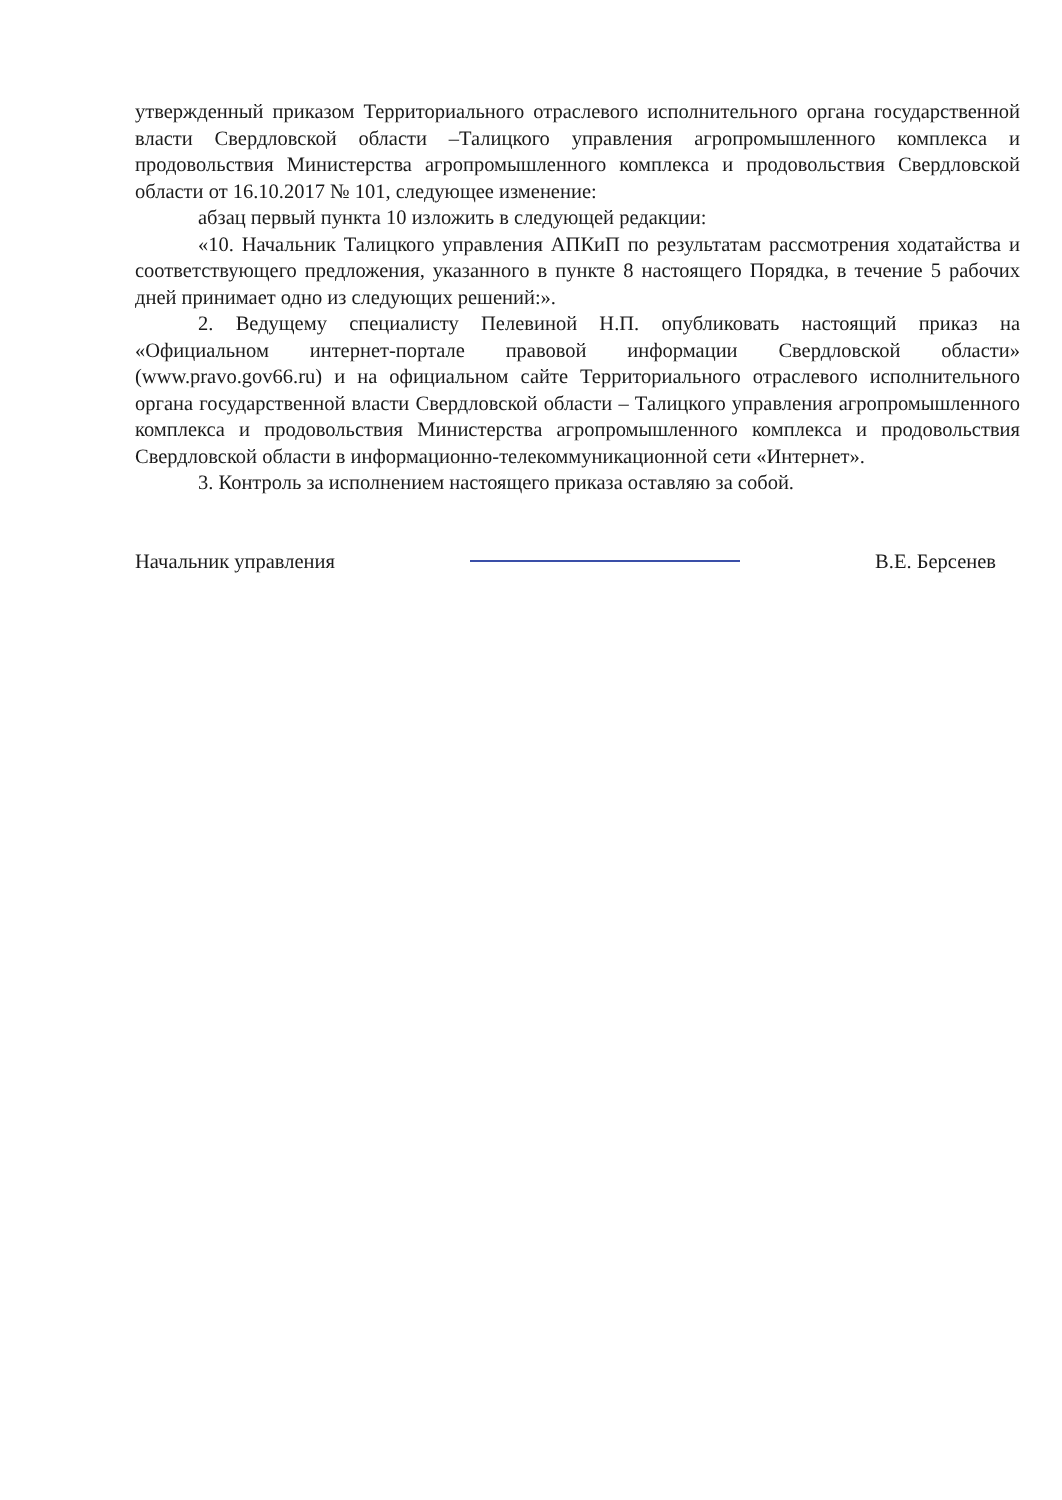утвержденный приказом Территориального отраслевого исполнительного органа государственной власти Свердловской области –Талицкого управления агропромышленного комплекса и продовольствия Министерства агропромышленного комплекса и продовольствия Свердловской области от 16.10.2017 № 101, следующее изменение:
абзац первый пункта 10 изложить в следующей редакции:
«10. Начальник Талицкого управления АПКиП по результатам рассмотрения ходатайства и соответствующего предложения, указанного в пункте 8 настоящего Порядка, в течение 5 рабочих дней принимает одно из следующих решений:».
2. Ведущему специалисту Пелевиной Н.П. опубликовать настоящий приказ на «Официальном интернет-портале правовой информации Свердловской области» (www.pravo.gov66.ru) и на официальном сайте Территориального отраслевого исполнительного органа государственной власти Свердловской области – Талицкого управления агропромышленного комплекса и продовольствия Министерства агропромышленного комплекса и продовольствия Свердловской области в информационно-телекоммуникационной сети «Интернет».
3. Контроль за исполнением настоящего приказа оставляю за собой.
Начальник управления В.Е. Берсенев